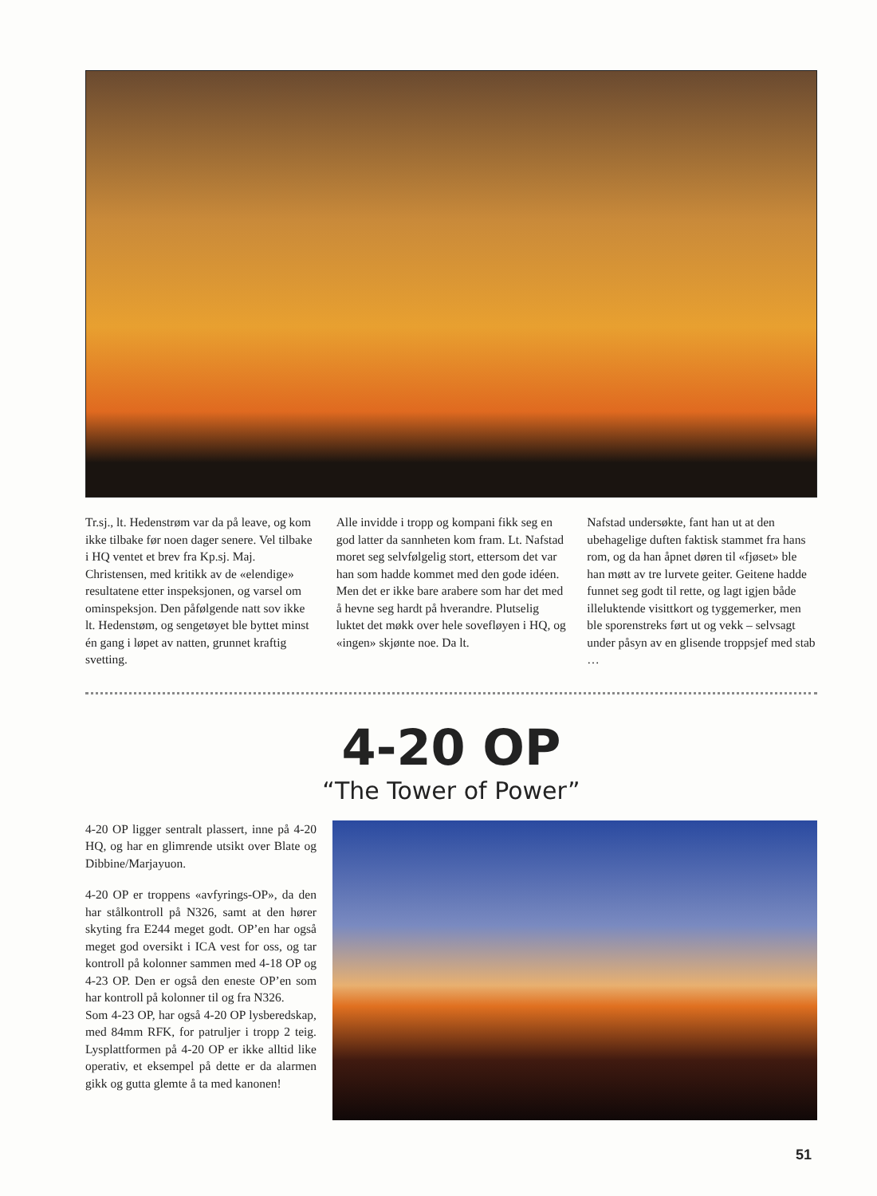Tr.sj., lt. Hedenstrøm var da på leave, og kom ikke tilbake før noen dager senere. Vel tilbake i HQ ventet et brev fra Kp.sj. Maj. Christensen, med kritikk av de «elendige» resultatene etter inspeksjonen, og varsel om ominspeksjon. Den på­følgende natt sov ikke lt. Hedenstøm, og sengetøyet ble byttet minst én gang i løpet av natten, grunnet kraftig svetting.
Alle invidde i tropp og kompani fikk seg en god latter da sannheten kom fram. Lt. Nafstad moret seg selvfølgelig stort, ettersom det var han som hadde kommet med den gode idéen. Men det er ikke bare arabere som har det med å hevne seg hardt på hverandre. Plutselig luktet det møkk over hele sovefløyen i HQ, og «ingen» skjønte noe. Da lt.
Nafstad undersøkte, fant han ut at den ubehagelige duften faktisk stammet fra hans rom, og da han åpnet døren til «fjø­set» ble han møtt av tre lurvete geiter. Geitene hadde funnet seg godt til rette, og lagt igjen både illeluktende visittkort og tyggemerker, men ble sporenstreks ført ut og vekk – selvsagt under påsyn av en glisende troppsjef med stab …
4-20 OP
“The Tower of Power”
4-20 OP ligger sentralt plassert, inne på 4-20 HQ, og har en glimrende utsikt over Blate og Dibbine/Marjayuon.
4-20 OP er troppens «avfyrings-OP», da den har stålkontroll på N326, samt at den hører skyting fra E244 meget godt. OP’en har også meget god oversikt i ICA vest for oss, og tar kontroll på kolonner sammen med 4-18 OP og 4-23 OP. Den er også den eneste OP’en som har kon­troll på kolonner til og fra N326.
Som 4-23 OP, har også 4-20 OP lysbe­redskap, med 84mm RFK, for patruljer i tropp 2 teig. Lysplattformen på 4-20 OP er ikke alltid like operativ, et eksempel på dette er da alarmen gikk og gutta glemte å ta med kanonen!
51